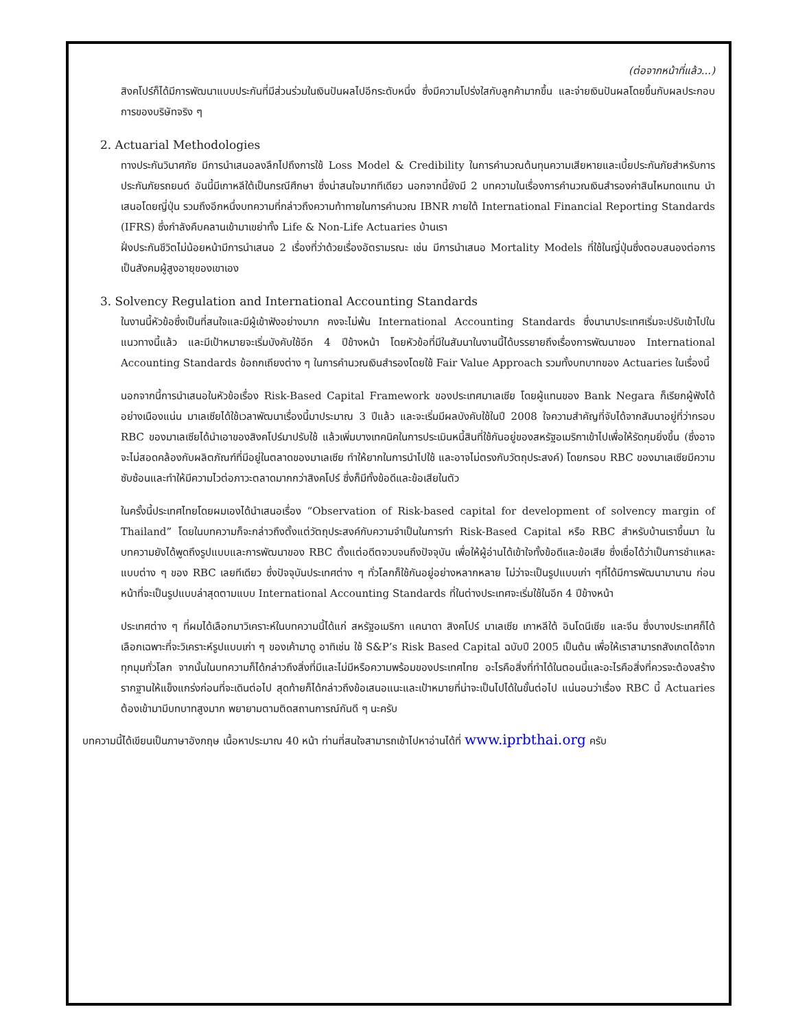(ต่อจากหน้าที่แล้ว...)
สิงคโปร์ก็ได้มีการพัฒนาแบบประกันที่มีส่วนร่วมในเงินปันผลไปอีกระดับหนึ่ง ซึ่งมีความโปร่งใสกับลูกค้ามากขึ้น และจ่ายเงินปันผลโดยขึ้นกับผลประกอบการของบริษัทจริง ๆ
2. Actuarial Methodologies
ทางประกันวินาศภัย มีการนำเสนอลงลึกไปถึงการใช้ Loss Model & Credibility ในการคำนวณต้นทุนความเสียหายและเบี้ยประกันภัยสำหรับการประกันภัยรถยนต์ อันนี้มีเกาหลีใต้เป็นกรณีศึกษา ซึ่งน่าสนใจมากทีเดียว นอกจากนี้ยังมี 2 บทความในเรื่องการคำนวณเงินสำรองค่าสินไหมทดแทน นำเสนอโดยญี่ปุ่น รวมถึงอีกหนึ่งบทความที่กล่าวถึงความท้าทายในการคำนวณ IBNR ภายใต้ International Financial Reporting Standards (IFRS) ซึ่งกำลังคืบคลานเข้ามาเขย่าทั้ง Life & Non-Life Actuaries บ้านเรา
ฝั่งประกันชีวิตไม่น้อยหน้ามีการนำเสนอ 2 เรื่องที่ว่าด้วยเรื่องอัตรามรณะ เช่น มีการนำเสนอ Mortality Models ที่ใช้ในญี่ปุ่นซึ่งตอบสนองต่อการเป็นสังคมผู้สูงอายุของเขาเอง
3. Solvency Regulation and International Accounting Standards
ในงานนี้หัวข้อซึ่งเป็นที่สนใจและมีผู้เข้าฟังอย่างมาก คงจะไม่พ้น International Accounting Standards ซึ่งนานาประเทศเริ่มจะปรับเข้าไปในแนวทางนี้แล้ว และมีเป้าหมายจะเริ่มบังคับใช้อีก 4 ปีข้างหน้า โดยหัวข้อที่มีในสัมนาในงานนี้ได้บรรยายถึงเรื่องการพัฒนาของ International Accounting Standards ข้อถกเถียงต่าง ๆ ในการคำนวณเงินสำรองโดยใช้ Fair Value Approach รวมทั้งบทบาทของ Actuaries ในเรื่องนี้
นอกจากนี้การนำเสนอในหัวข้อเรื่อง Risk-Based Capital Framework ของประเทศมาเลเซีย โดยผู้แทนของ Bank Negara ก็เรียกผู้ฟังได้อย่างเนืองแน่น มาเลเซียได้ใช้เวลาพัฒนาเรื่องนี้มาประมาณ 3 ปีแล้ว และจะเริ่มมีผลบังคับใช้ในปี 2008 ใจความสำคัญที่จับได้จากสัมนาอยู่ที่ว่ากรอบ RBC ของมาเลเซียได้นำเอาของสิงคโปร์มาปรับใช้ แล้วเพิ่มบางเทคนิคในการประเมินหนี้สินที่ใช้กันอยู่ของสหรัฐอเมริกาเข้าไปเพื่อให้รัดกุมยิ่งขึ้น (ซึ่งอาจจะไม่สอดคล้องกับผลิตภัณฑ์ที่มีอยู่ในตลาดของมาเลเซีย ทำให้ยากในการนำไปใช้ และอาจไม่ตรงกับวัตถุประสงค์) โดยกรอบ RBC ของมาเลเซียมีความซับซ้อนและทำให้มีความไวต่อภาวะตลาดมากกว่าสิงคโปร์ ซึ่งก็มีทั้งข้อดีและข้อเสียในตัว
ในครั้งนี้ประเทศไทยโดยผมเองได้นำเสนอเรื่อง “Observation of Risk-based capital for development of solvency margin of Thailand” โดยในบทความก็จะกล่าวถึงตั้งแต่วัตถุประสงค์กับความจำเป็นในการทำ Risk-Based Capital หรือ RBC สำหรับบ้านเราขึ้นมา ในบทความยังได้พูดถึงรูปแบบและการพัฒนาของ RBC ตั้งแต่อดีตจวบจนถึงปัจจุบัน เพื่อให้ผู้อ่านได้เข้าใจทั้งข้อดีและข้อเสีย ซึ่งเชื่อได้ว่าเป็นการชำแหละแบบต่าง ๆ ของ RBC เลยทีเดียว ซึ่งปัจจุบันประเทศต่าง ๆ ทั่วโลกก็ใช้กันอยู่อย่างหลากหลาย ไม่ว่าจะเป็นรูปแบบเก่า ๆที่ได้มีการพัฒนามานาน ก่อนหน้าที่จะเป็นรูปแบบล่าสุดตามแบบ International Accounting Standards ที่ในต่างประเทศจะเริ่มใช้ในอีก 4 ปีข้างหน้า
ประเทศต่าง ๆ ที่ผมได้เลือกมาวิเคราะห์ในบทความนี้ได้แก่ สหรัฐอเมริกา แคนาดา สิงคโปร์ มาเลเซีย เกาหลีใต้ อินโดนีเซีย และจีน ซึ่งบางประเทศก็ได้เลือกเฉพาะที่จะวิเคราะห์รูปแบบเก่า ๆ ของเค้ามาดู อาทิเช่น ใช้ S&P’s Risk Based Capital ฉบับปี 2005 เป็นต้น เพื่อให้เราสามารถสังเกตได้จากทุกมุมทั่วโลก จากนั้นในบทความก็ได้กล่าวถึงสิ่งที่มีและไม่มีหรือความพร้อมของประเทศไทย อะไรคือสิ่งที่ทำได้ในตอนนี้และอะไรคือสิ่งที่ควรจะต้องสร้างรากฐานให้แข็งแกร่งก่อนที่จะเดินต่อไป สุดท้ายก็ได้กล่าวถึงข้อเสนอแนะและเป้าหมายที่น่าจะเป็นไปได้ในขั้นต่อไป แน่นอนว่าเรื่อง RBC นี้ Actuaries ต้องเข้ามามีบทบาทสูงมาก พยายามตามติดสถานการณ์กันดี ๆ นะครับ
บทความนี้ได้เขียนเป็นภาษาอังกฤษ เนื้อหาประมาณ 40 หน้า ท่านที่สนใจสามารถเข้าไปหาอ่านได้ที่ www.iprbthai.org ครับ